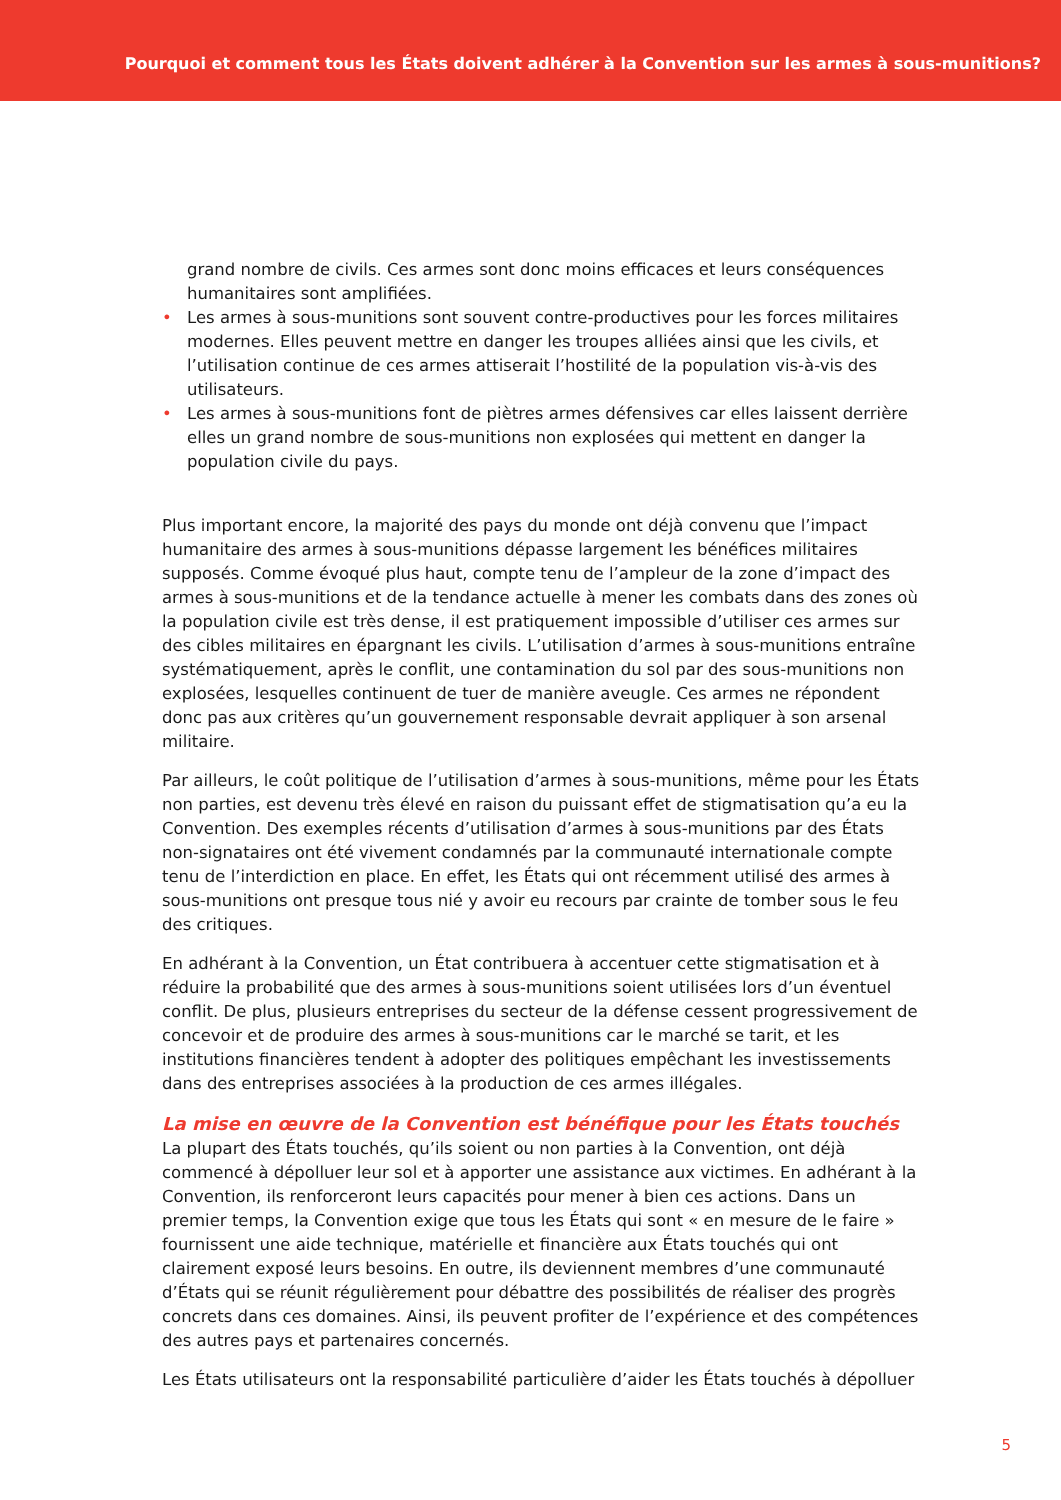Pourquoi et comment tous les États doivent adhérer à la Convention sur les armes à sous-munitions?
grand nombre de civils. Ces armes sont donc moins efficaces et leurs conséquences humanitaires sont amplifiées.
• Les armes à sous-munitions sont souvent contre-productives pour les forces militaires modernes. Elles peuvent mettre en danger les troupes alliées ainsi que les civils, et l’utilisation continue de ces armes attiserait l’hostilité de la population vis-à-vis des utilisateurs.
• Les armes à sous-munitions font de piètres armes défensives car elles laissent derrière elles un grand nombre de sous-munitions non explosées qui mettent en danger la population civile du pays.
Plus important encore, la majorité des pays du monde ont déjà convenu que l’impact humanitaire des armes à sous-munitions dépasse largement les bénéfices militaires supposés. Comme évoqué plus haut, compte tenu de l’ampleur de la zone d’impact des armes à sous-munitions et de la tendance actuelle à mener les combats dans des zones où la population civile est très dense, il est pratiquement impossible d’utiliser ces armes sur des cibles militaires en épargnant les civils. L’utilisation d’armes à sous-munitions entraîne systématiquement, après le conflit, une contamination du sol par des sous-munitions non explosées, lesquelles continuent de tuer de manière aveugle. Ces armes ne répondent donc pas aux critères qu’un gouvernement responsable devrait appliquer à son arsenal militaire.
Par ailleurs, le coût politique de l’utilisation d’armes à sous-munitions, même pour les États non parties, est devenu très élevé en raison du puissant effet de stigmatisation qu’a eu la Convention. Des exemples récents d’utilisation d’armes à sous-munitions par des États non-signataires ont été vivement condamnés par la communauté internationale compte tenu de l’interdiction en place. En effet, les États qui ont récemment utilisé des armes à sous-munitions ont presque tous nié y avoir eu recours par crainte de tomber sous le feu des critiques.
En adhérant à la Convention, un État contribuera à accentuer cette stigmatisation et à réduire la probabilité que des armes à sous-munitions soient utilisées lors d’un éventuel conflit. De plus, plusieurs entreprises du secteur de la défense cessent progressivement de concevoir et de produire des armes à sous-munitions car le marché se tarit, et les institutions financières tendent à adopter des politiques empêchant les investissements dans des entreprises associées à la production de ces armes illégales.
La mise en œuvre de la Convention est bénéfique pour les États touchés
La plupart des États touchés, qu’ils soient ou non parties à la Convention, ont déjà commencé à dépolluer leur sol et à apporter une assistance aux victimes. En adhérant à la Convention, ils renforceront leurs capacités pour mener à bien ces actions. Dans un premier temps, la Convention exige que tous les États qui sont « en mesure de le faire » fournissent une aide technique, matérielle et financière aux États touchés qui ont clairement exposé leurs besoins. En outre, ils deviennent membres d’une communauté d’États qui se réunit régulièrement pour débattre des possibilités de réaliser des progrès concrets dans ces domaines. Ainsi, ils peuvent profiter de l’expérience et des compétences des autres pays et partenaires concernés.
Les États utilisateurs ont la responsabilité particulière d’aider les États touchés à dépolluer
5